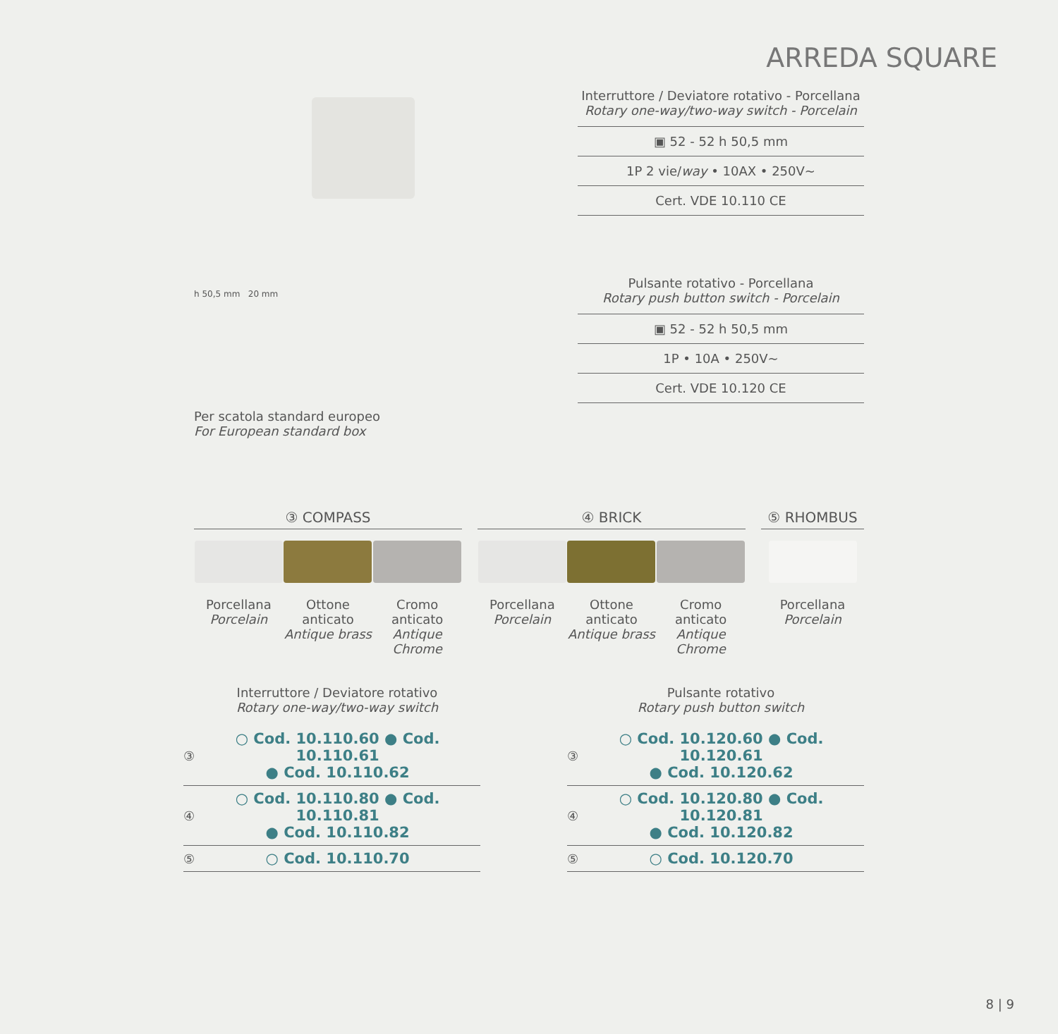ARREDA SQUARE
Interruttore / Deviatore rotativo - Porcellana
Rotary one-way/two-way switch - Porcelain
▣ 52 - 52 h 50,5 mm
1P 2 vie/way • 10AX • 250V~
Cert. VDE 10.110 CE
h 50,5 mm 20 mm
Per scatola standard europeo
For European standard box
Pulsante rotativo - Porcellana
Rotary push button switch - Porcelain
▣ 52 - 52 h 50,5 mm
1P • 10A • 250V~
Cert. VDE 10.120 CE
③ COMPASS
Porcellana
Porcelain
Ottone anticato
Antique brass
Cromo anticato
Antique Chrome
④ BRICK
Porcellana
Porcelain
Ottone anticato
Antique brass
Cromo anticato
Antique Chrome
⑤ RHOMBUS
Porcellana
Porcelain
Interruttore / Deviatore rotativo
Rotary one-way/two-way switch
Pulsante rotativo
Rotary push button switch
| ③ | ○ Cod. 10.110.60 ● Cod. 10.110.61 ● Cod. 10.110.62 |
| ④ | ○ Cod. 10.110.80 ● Cod. 10.110.81 ● Cod. 10.110.82 |
| ⑤ | ○ Cod. 10.110.70 |
| ③ | ○ Cod. 10.120.60 ● Cod. 10.120.61 ● Cod. 10.120.62 |
| ④ | ○ Cod. 10.120.80 ● Cod. 10.120.81 ● Cod. 10.120.82 |
| ⑤ | ○ Cod. 10.120.70 |
8 | 9